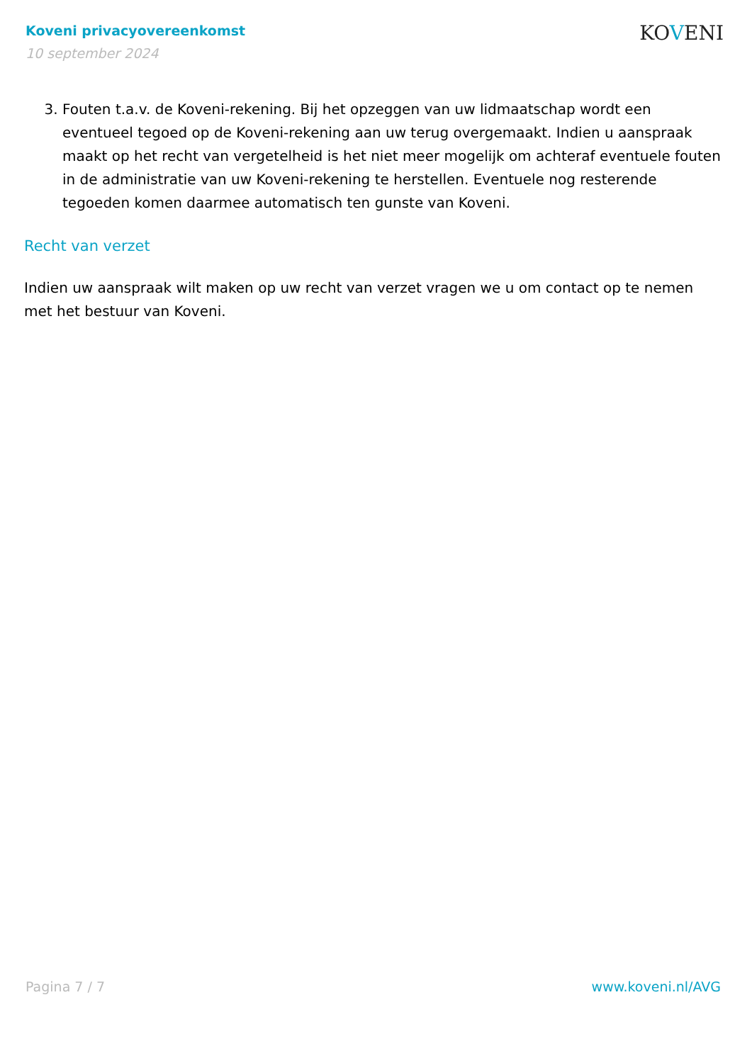Koveni privacyovereenkomst
10 september 2024
KOVENI
3. Fouten t.a.v. de Koveni-rekening. Bij het opzeggen van uw lidmaatschap wordt een eventueel tegoed op de Koveni-rekening aan uw terug overgemaakt. Indien u aanspraak maakt op het recht van vergetelheid is het niet meer mogelijk om achteraf eventuele fouten in de administratie van uw Koveni-rekening te herstellen. Eventuele nog resterende tegoeden komen daarmee automatisch ten gunste van Koveni.
Recht van verzet
Indien uw aanspraak wilt maken op uw recht van verzet vragen we u om contact op te nemen met het bestuur van Koveni.
Pagina 7 / 7 www.koveni.nl/AVG